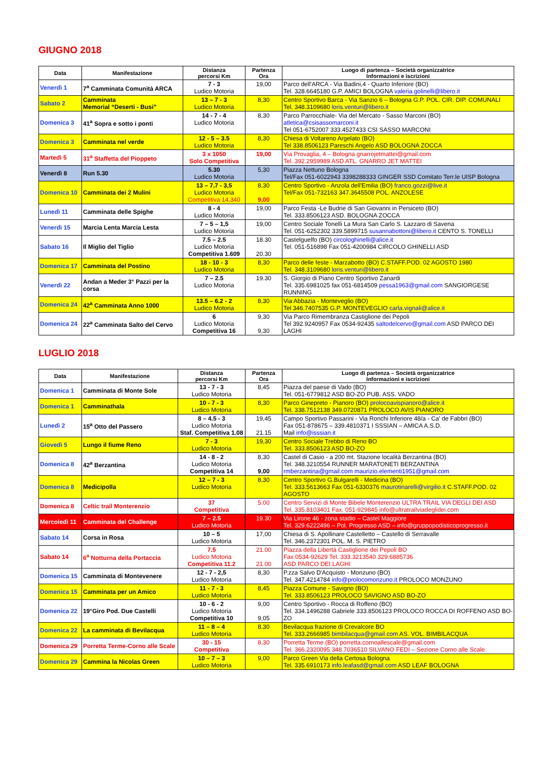GIUGNO 2018
| Data | Manifestazione | Distanza percorsi Km | Partenza Ora | Luogo di partenza – Società organizzatrice Informazioni e iscrizioni |
| --- | --- | --- | --- | --- |
| Venerdì 1 | 7<sup>a</sup> Camminata Comunità ARCA | 7 - 3 Ludico Motoria | 19,00 | Parco dell'ARCA - Via Badini,4 - Quarto Inferiore (BO) Tel. 328.6645180 G.P. AMICI BOLOGNA valeria.golinelli@libero.it |
| Sabato 2 | Camminata Memorial “Deserti - Busi” | 13 – 7 - 3 Ludico Motoria | 8,30 | Centro Sportivo Barca - Via Sanzio 6 – Bologna G.P. POL. CIR. DIP. COMUNALI Tel. 348.3109680 loris.venturi@libero.it |
| Domenica 3 | 41<sup>a</sup> Sopra e sotto i ponti | 14 - 7 - 4 Ludico Motoria | 8,30 | Parco Parrocchiale- Via del Mercato - Sasso Marconi (BO) atletica@csisassomarconi.it Tel 051-6752007 333.4527433 CSI SASSO MARCONI |
| Domenica 3 | Camminata nel verde | 12 - 5 – 3.5 Ludico Motoria | 8,30 | Chiesa di Voltareno Argelato (BO) Tel 338.8506123 Pareschi Angelo ASD BOLOGNA ZOCCA |
| Martedì 5 | 31<sup>a</sup> Staffetta del Pioppeto | 3 x 1050 Solo Competitiva | 19,00 | Via Provaglia, 4 – Bologna gnarrojetmattei@gmail.com Tel. 392.2959989 ASD ATL. GNARRO JET MATTEI |
| Venerdì 8 | Run 5.30 | 5.30 Ludico Motoria | 5,30 | Piazza Nettuno Bologna Tel/Fax 051-6022943 3398288333 GINGER SSD Comitato Terr.le UISP Bologna |
| Domenica 10 | Camminata dei 2 Mulini | 13 – 7,7 - 3,5 Ludico Motoria Competitiva 14,340 | 8,30 9,00 | Centro Sportivo - Anzola dell'Emilia (BO) franco.gozzi@live.it Tel/Fax 051-732163 347.3645508 POL. ANZOLESE |
| Lunedì 11 | Camminata delle Spighe | 8 - 4 Ludico Motoria | 19,00 | Parco Festa -Le Budrie di San Giovanni in Persiceto (BO) Tel. 333.8506123 ASD. BOLOGNA ZOCCA |
| Venerdì 15 | Marcia Lenta Marcia Lesta | 7 – 5 – 1,5 Ludico Motoria | 19,00 | Centro Sociale Tonelli La Mura San Carlo S. Lazzaro di Savena Tel. 051-6252302 339.5899715 susannabottoni@libero.it CENTO S. TONELLI |
| Sabato 16 | Il Miglio del Tiglio | 7.5 – 2.5 Ludico Motoria Competitiva 1.609 | 18.30 20.30 | Castelguelfo (BO) circologhinelli@alice.it Tel. 051-516898 Fax 051-4200984 CIRCOLO GHINELLI ASD |
| Domenica 17 | Camminata del Postino | 18 - 10 - 3 Ludico Motoria | 8,30 | Parco delle feste - Marzabotto (BO) C.STAFF.POD. 02 AGOSTO 1980 Tel. 348.3109680 loris.venturi@libero.it |
| Venerdì 22 | Andan a Meder 3° Pazzi per la corsa | 7 – 2.5 Ludico Motoria | 19.30 | S. Giorgio di Piano Centro Sportivo Zanardi Tel. 335.6981025 fax 051-6814509 pessa1963@gmail.com SANGIORGESE RUNNING |
| Domenica 24 | 42<sup>a</sup> Camminata Anno 1000 | 13.5 – 6.2 - 2 Ludico Motoria | 8,30 | Via Abbazia - Monteveglio (BO) Tel 346.7407535 G.P. MONTEVEGLIO carla.vignali@alice.it |
| Domenica 24 | 22<sup>a</sup> Camminata Salto del Cervo | 6 Ludico Motoria Competitiva 16 | 9,30 9,30 | Via Parco Rimembranza Castiglione dei Pepoli Tel 392.9240957 Fax 0534-92435 saltodelcervo@gmail.com ASD PARCO DEI LAGHI |
LUGLIO 2018
| Data | Manifestazione | Distanza percorsi Km | Partenza Ora | Luogo di partenza – Società organizzatrice Informazioni e iscrizioni |
| --- | --- | --- | --- | --- |
| Domenica 1 | Camminata di Monte Sole | 13 - 7 - 3 Ludico Motoria | 8,45 | Piazza del paese di Vado (BO) Tel. 051-6779812 ASD BO-ZO PUB. ASS. VADO |
| Domenica 1 | Camminathala | 10 - 7 - 3 Ludico Motoria | 8,30 | Parco Ginepreto - Pianoro (BO) prolocoavispianoro@alice.it Tel. 338.7512138 349.0720871 PROLOCO AVIS PIANORO |
| Lunedì 2 | 15<sup>a</sup> Otto del Passero | 8 – 4.5 - 3 Ludico Motoria Staf. Competitiva 1.08 | 19,45 21.15 | Campo Sportivo Passarini - Via Ronchi Inferiore 48/a - Ca' de Fabbri (BO) Fax 051-878675 – 339.4810371 I SSSIAN – AMICA A.S.D. Mail info@isssian.it |
| Giovedì 5 | Lungo il fiume Reno | 7 - 3 Ludico Motoria | 19,30 | Centro Sociale Trebbo di Reno BO Tel. 333.8506123 ASD BO-ZO |
| Domenica 8 | 42<sup>a</sup> Berzantina | 14 - 8 - 2 Ludico Motoria Competitiva 14 | 8,30 9,00 | Castel di Casio - a 200 mt. Stazione località Berzantina (BO) Tel. 348.3210554 RUNNER MARATONETI BERZANTINA rmberzantina@gmail.com maurizio.elementi1951@gmail.com |
| Domenica 8 | Medicipolla | 12 – 7 - 3 Ludico Motoria | 8,30 | Centro Sportivo G.Bulgarelli - Medicina (BO) Tel. 333.5613663 Fax 051-6330376 maurotinarelli@virgilio.it C.STAFF.POD. 02 AGOSTO |
| Domenica 8 | Celtic trail Monterenzio | 37 Competitiva | 5.00 | Centro Servizi di Monte Bibele Monterenzio ULTRA TRAIL VIA DEGLI DEI ASD Tel. 335.8103401 Fax. 051-929845 info@ultratrailviadeglidei.com |
| Mercoledì 11 | Camminata del Challenge | 7 – 2.5 Ludico Motoria | 19.30 | Via Lirone 46 - zona stadio – Castel Maggiore Tel. 329.6222496 – Pol. Progresso ASD – info@gruppopodisticoprogresso.it |
| Sabato 14 | Corsa in Rosa | 10 – 5 Ludico Motoria | 17,00 | Chiesa di S. Apollinare Castelletto – Castello di Serravalle Tel. 346.2372301 POL. M. S. PIETRO |
| Sabato 14 | 6<sup>a</sup> Notturna della Portaccia | 7.5 Ludico Motoria Competitiva 11.2 | 21.00 21.00 | Piazza della Libertà Castiglione dei Pepoli BO Fax 0534-92629 Tel. 333.3213540 329.6885736 ASD PARCO DEI LAGHI |
| Domenica 15 | Camminata di Montevenere | 12 - 7 - 2,5 Ludico Motoria | 8,30 | P.zza Salvo D'Acquisto - Monzuno (BO) Tel. 347.4214784 info@prolocomonzuno.it PROLOCO MONZUNO |
| Domenica 15 | Camminata per un Amico | 11 - 7 - 3 Ludico Motoria | 8,45 | Piazza Comune - Savigno (BO) Tel. 333.8506123 PROLOCO SAVIGNO ASD BO-ZO |
| Domenica 22 | 19°Giro Pod. Due Castelli | 10 - 6 - 2 Ludico Motoria Competitiva 10 | 9,00 9,05 | Centro Sportivo - Rocca di Roffeno (BO) Tel. 334.1496288 Gabriele 333.8506123 PROLOCO ROCCA DI ROFFENO ASD BO-ZO |
| Domenica 22 | La camminata di Bevilacqua | 11 – 8 – 4 Ludico Motoria | 8.30 | Bevilacqua frazione di Crevalcore BO Tel. 333.2666985 bimbilacqua@gmail.com AS. VOL. BIMBILACQUA |
| Domenica 29 | Porretta Terme-Corno alle Scale | 30 - 15 Competitiva | 8,30 | Porretta Terme (BO) porretta.cornoallescale@gmail.com Tel. 366.2320095 348.7036510 SILVANO FEDI – Sezione Corno alle Scale |
| Domenica 29 | Cammina la Nicolas Green | 10 – 7 – 3 Ludico Motoria | 9,00 | Parco Green Via della Certosa Bologna Tel. 335.6910173 info.leafasd@gmail.com ASD LEAF BOLOGNA |